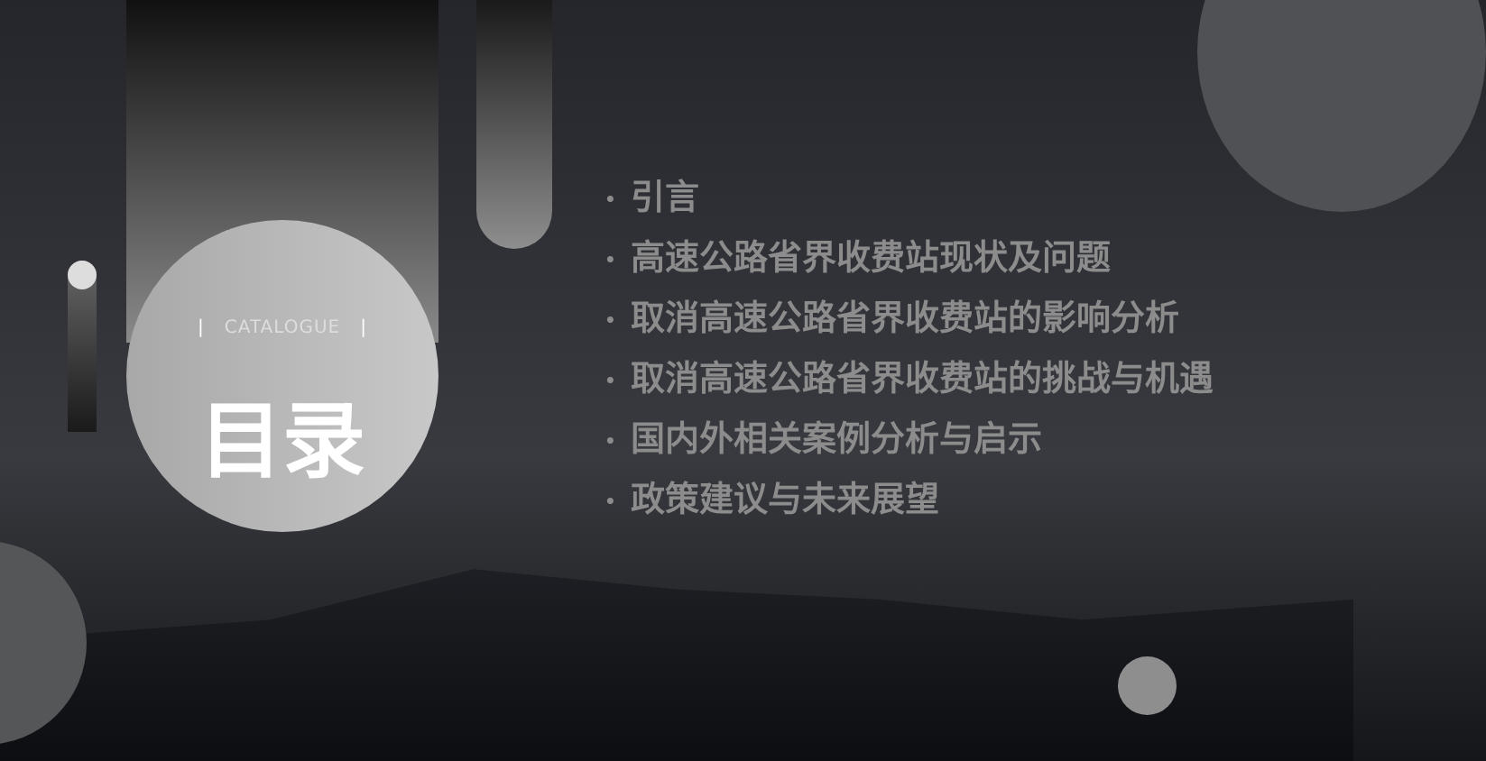| CATALOGUE |
目录
• 引言
• 高速公路省界收费站现状及问题
• 取消高速公路省界收费站的影响分析
• 取消高速公路省界收费站的挑战与机遇
• 国内外相关案例分析与启示
• 政策建议与未来展望